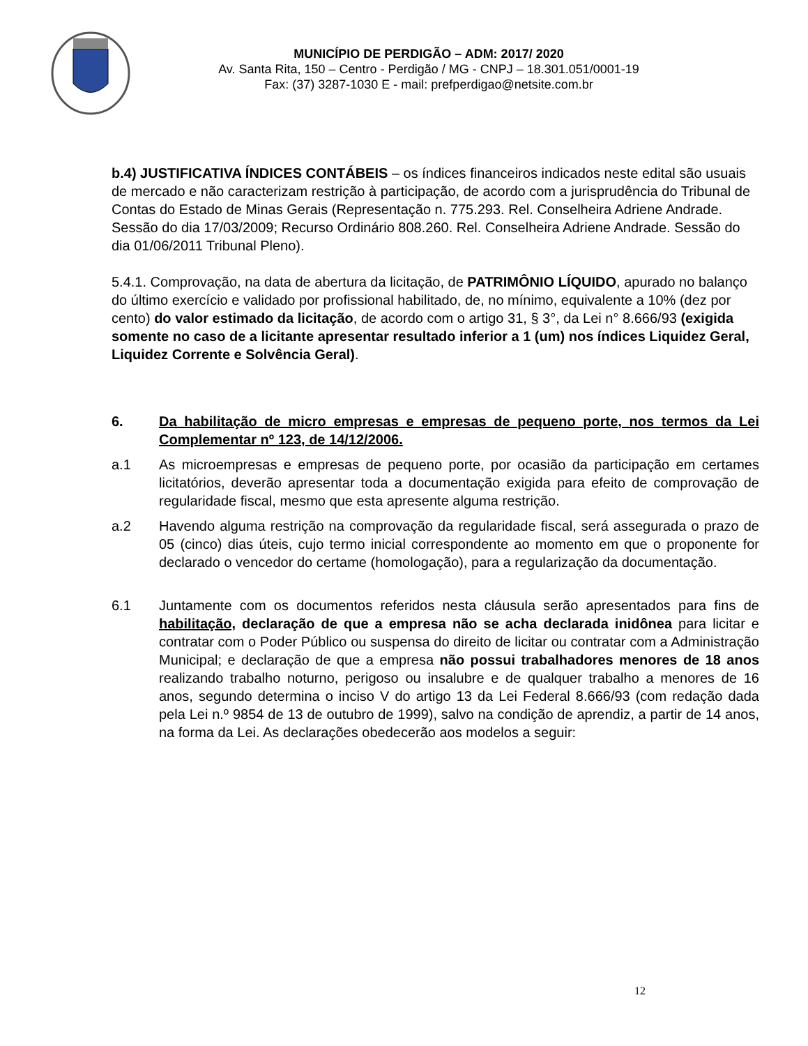MUNICÍPIO DE PERDIGÃO – ADM: 2017/ 2020
Av. Santa Rita, 150 – Centro - Perdigão / MG - CNPJ – 18.301.051/0001-19
Fax: (37) 3287-1030 E - mail: prefperdigao@netsite.com.br
b.4) JUSTIFICATIVA ÍNDICES CONTÁBEIS – os índices financeiros indicados neste edital são usuais de mercado e não caracterizam restrição à participação, de acordo com a jurisprudência do Tribunal de Contas do Estado de Minas Gerais (Representação n. 775.293. Rel. Conselheira Adriene Andrade. Sessão do dia 17/03/2009; Recurso Ordinário 808.260. Rel. Conselheira Adriene Andrade. Sessão do dia 01/06/2011 Tribunal Pleno).
5.4.1. Comprovação, na data de abertura da licitação, de PATRIMÔNIO LÍQUIDO, apurado no balanço do último exercício e validado por profissional habilitado, de, no mínimo, equivalente a 10% (dez por cento) do valor estimado da licitação, de acordo com o artigo 31, § 3°, da Lei n° 8.666/93 (exigida somente no caso de a licitante apresentar resultado inferior a 1 (um) nos índices Liquidez Geral, Liquidez Corrente e Solvência Geral).
6. Da habilitação de micro empresas e empresas de pequeno porte, nos termos da Lei Complementar nº 123, de 14/12/2006.
a.1 As microempresas e empresas de pequeno porte, por ocasião da participação em certames licitatórios, deverão apresentar toda a documentação exigida para efeito de comprovação de regularidade fiscal, mesmo que esta apresente alguma restrição.
a.2 Havendo alguma restrição na comprovação da regularidade fiscal, será assegurada o prazo de 05 (cinco) dias úteis, cujo termo inicial correspondente ao momento em que o proponente for declarado o vencedor do certame (homologação), para a regularização da documentação.
6.1 Juntamente com os documentos referidos nesta cláusula serão apresentados para fins de habilitação, declaração de que a empresa não se acha declarada inidônea para licitar e contratar com o Poder Público ou suspensa do direito de licitar ou contratar com a Administração Municipal; e declaração de que a empresa não possui trabalhadores menores de 18 anos realizando trabalho noturno, perigoso ou insalubre e de qualquer trabalho a menores de 16 anos, segundo determina o inciso V do artigo 13 da Lei Federal 8.666/93 (com redação dada pela Lei n.º 9854 de 13 de outubro de 1999), salvo na condição de aprendiz, a partir de 14 anos, na forma da Lei. As declarações obedecerão aos modelos a seguir:
12